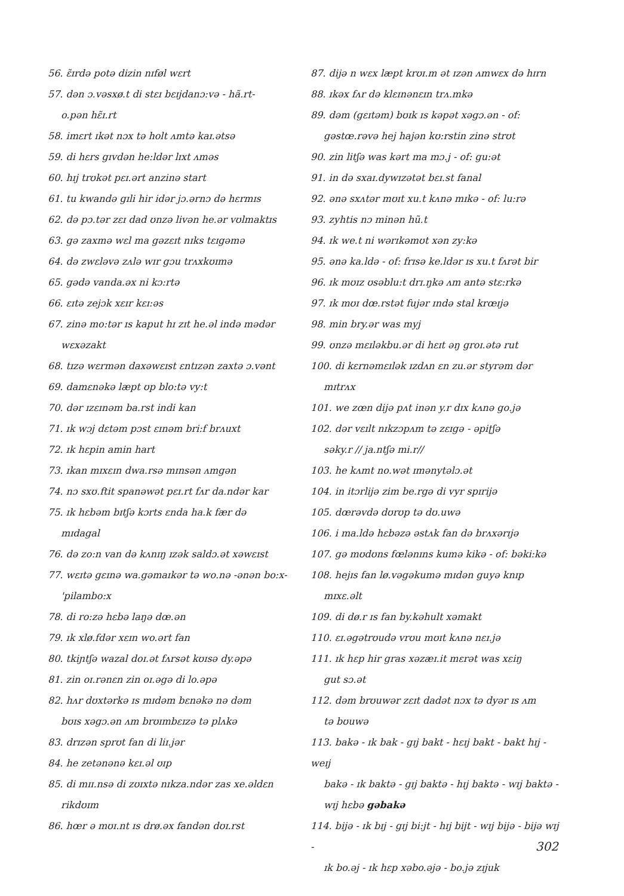56. ɛ̃ɪrdə potə dizin nɪføl wɛrt
57. dən ɔ.vəsxø.t di stɛɪ bɛɪjdanɔ:və - hã.rt-
o.pən hɛ̃ɪ.rt
58. imɛrt ɪkət nɔx tə holt ʌmtə kaɪ.ətsə
59. di hɛrs gɪvdən he:ldər lɪxt ʌməs
60. hɪj trʊkət pɛɪ.ərt anzinə start
61. tu kwandə gɪli hir idər jɔ.ərnɔ də hɛrmɪs
62. də pɔ.tər zɛɪ dad ʊnzə livən he.ər vʊlmaktɪs
63. gə zaxmə wɛl ma gəzɛɪt nɪks tɛɪgəmə
64. də zwɛləvə zʌlə wɪr gɔu trʌxkʊɪmə
65. gədə vanda.əx ni kɔ:rtə
66. ɛɪtə zejɔk xɛɪr kɛɪ:əs
67. zinə mo:tər ɪs kaput hɪ zɪt he.əl ində mədər
wɛxəzakt
68. tɪzə wɛrmən daxəwɛɪst ɛntɪzən zaxtə ɔ.vənt
69. damɛnəkə læpt ʊp blo:tə vy:t
70. dər ɪzɛɪnəm ba.rst indi kan
71. ɪk wɔj dɛtəm pɔst ɛɪnəm bri:f brʌuxt
72. ɪk hɛpin amin hart
73. ɪkan mɪxɛɪn dwa.rsə mɪnsən ʌmgən
74. nɔ sxʊ.ftit spanəwət pɛɪ.rt fʌr da.ndər kar
75. ɪk hɛbəm bɪtʃə kɔrts ɛnda ha.k fær də
mɪdagal
76. də zo:n van də kʌnɪŋ ɪzək saldɔ.ət xəwɛɪst
77. wɛɪtə gɛɪnə wa.gəmaɪkər tə wo.nə -ənən bo:x-
'pilambo:x
78. di ro:zə hɛbə laŋə dœ.ən
79. ɪk xlø.fdər xɛɪn wo.ərt fan
80. tkiɲtʃə wazal doɪ.ət fʌrsət kʊɪsə dy.əpə
81. zin oɪ.rənɛn zin oɪ.əgə di lo.əpə
82. hʌr dʊxtərkə ɪs mɪdəm bɛnəkə nə dəm
bʊɪs xəgɔ.ən ʌm brʊɪmbɛɪzə tə plʌkə
83. drɪzən sprʊt fan di liɪ.jər
84. he zetənənə kɛɪ.əl ʊɪp
85. di mɪɪ.nsə di zʊɪxtə nɪkza.ndər zas xe.əldɛn
rikdʊɪm
86. hœr ə mʊɪ.nt ɪs drø.əx fandən dʊɪ.rst
87. dijə n wɛx læpt krʊɪ.m ət ɪzən ʌmwɛx də hɪrn
88. ɪkəx fʌr də klɛɪnənɛɪn trʌ.mkə
89. dəm (gɛɪtəm) bʊɪk ɪs kəpət xəgɔ.ən - of:
gəstœ.rəvə hej hajən kʊ:rstin zinə strʊt
90. zin litʃə was kərt ma mɔ.j - of: gu:ət
91. in də sxaɪ.dywɪzətət bɛɪ.st fanal
92. ənə sxʌtər mʊɪt xu.t kʌnə mɪkə - of: lu:rə
93. zyhtis nɔ minən hũ.t
94. ɪk we.t ni wərɪkəmʊt xən zy:kə
95. ənə ka.ldə - of: frɪsə ke.ldər ɪs xu.t fʌrət bir
96. ɪk mʊɪz ʊsəblu:t drɪ.ŋkə ʌm antə stɛ:rkə
97. ɪk mʊɪ dœ.rstət fujər ɪndə stal krœɪjə
98. min bry.ər was myj
99. ʊnzə mɛɪləkbu.ər di hɛɪt əŋ groɪ.ətə rut
100. di kɛrnəmɛɪlək ɪzdʌn ɛn zu.ər styrəm dər
mɪtrʌx
101. we zœn dijə pʌt inən y.r dɪx kʌnə go.jə
102. dər vɛɪlt nɪkzɔpʌm tə zɛɪgə - əpiʈʃə
səky.r // ja.ntʃə mi.r//
103. he kʌmt no.wət ɪmənytəlɔ.ət
104. in itɔrlijə zim be.rgə di vyr spɪrijə
105. dœrəvdə dʊrʊp tə dʊ.uwə
106. i ma.ldə hɛbəzə əstʌk fan də brʌxərɪjə
107. gə mʊdʊns fœlənɪns kumə kikə - of: bəki:kə
108. hejɪs fan lø.vəgəkumə mɪdən guyə knɪp
mɪxɛ.əlt
109. di dø.r ɪs fan by.kəhult xəmakt
110. ɛɪ.əgətrʊudə vrʊu mʊɪt kʌnə nɛɪ.jə
111. ɪk hɛp hir gras xəzæɪ.it mɛrət was xɛiŋ
gut sɔ.ət
112. dəm brʊuwər zɛɪt dadət nɔx tə dyər ɪs ʌm
tə bʊuwə
113. bakə - ɪk bak - gɪj bakt - hɛɪj bakt - bakt hɪj - weɪj
bakə - ɪk baktə - gɪj baktə - hɪj baktə - wɪj baktə -
wɪj hɛbə gəbakə
114. bijə - ɪk bɪj - gɪj bi:jt - hɪj bijt - wɪj bijə - bijə wɪj -
ɪk bo.əj - ɪk hɛp xəbo.əjə - bo.jə zɪjuk
302